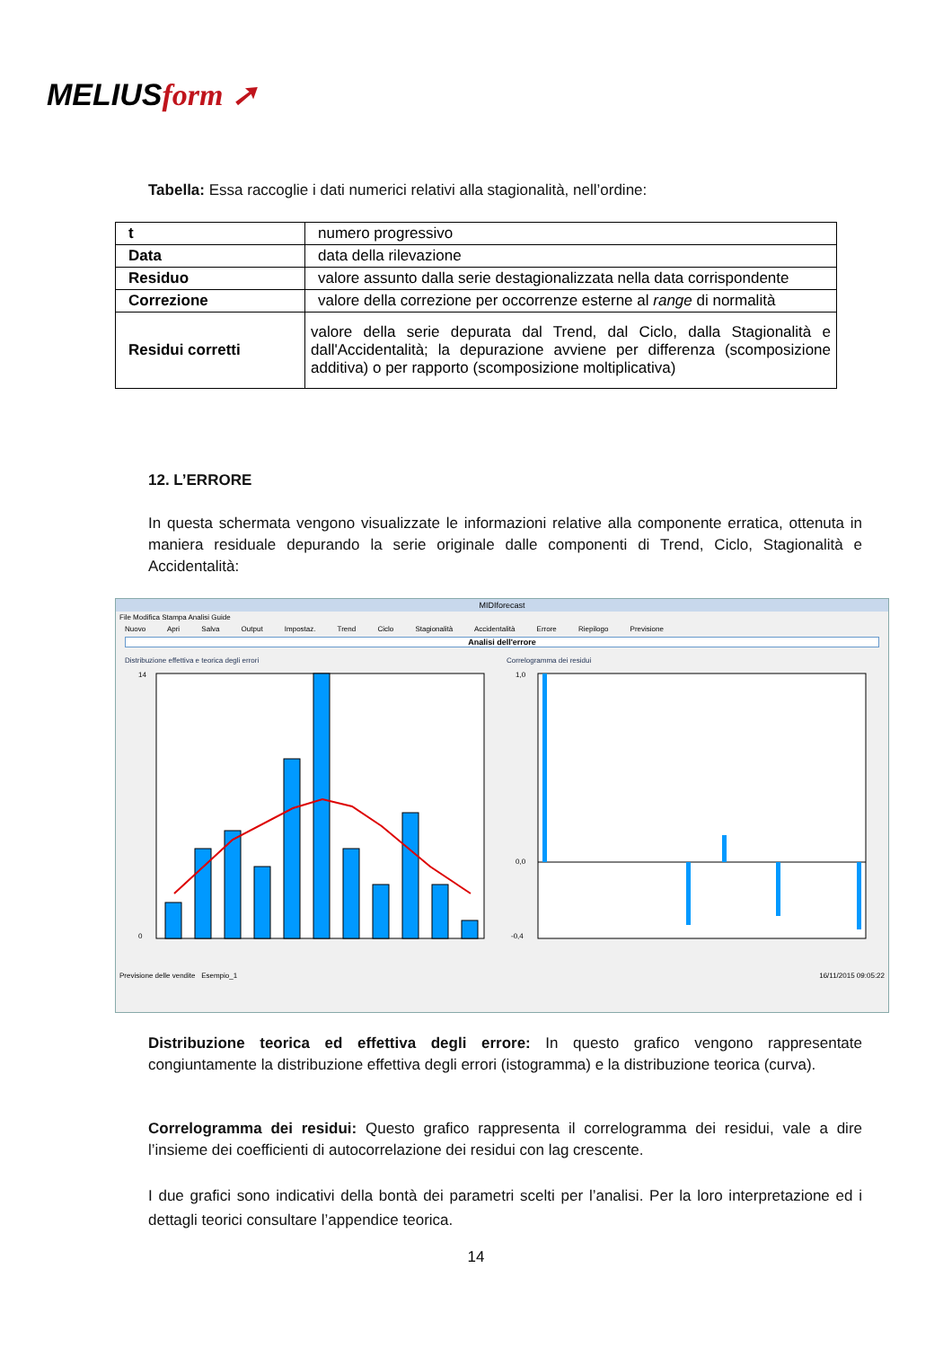MELIUSform ➚
Tabella: Essa raccoglie i dati numerici relativi alla stagionalità, nell’ordine:
| t | numero progressivo |
| Data | data della rilevazione |
| Residuo | valore assunto dalla serie destagionalizzata nella data corrispondente |
| Correzione | valore della correzione per occorrenze esterne al range di normalità |
| Residui corretti | valore della serie depurata dal Trend, dal Ciclo, dalla Stagionalità e dall'Accidentalità; la depurazione avviene per differenza (scomposizione additiva) o per rapporto (scomposizione moltiplicativa) |
12. L’ERRORE
In questa schermata vengono visualizzate le informazioni relative alla componente erratica, ottenuta in maniera residuale depurando la serie originale dalle componenti di Trend, Ciclo, Stagionalità e Accidentalità:
MIDIforecast
File Modifica Stampa Analisi Guide
Nuovo Apri Salva Output Impostaz. Trend Ciclo Stagionalità Accidentalità Errore Riepilogo Previsione
Analisi dell'errore
Distribuzione effettiva e teorica degli errori
14
0
Correlogramma dei residui
1,0
0,0
-0,4
Previsione delle vendite Esempio_1 16/11/2015 09:05:22
Distribuzione teorica ed effettiva degli errore: In questo grafico vengono rappresentate congiuntamente la distribuzione effettiva degli errori (istogramma) e la distribuzione teorica (curva).
Correlogramma dei residui: Questo grafico rappresenta il correlogramma dei residui, vale a dire l’insieme dei coefficienti di autocorrelazione dei residui con lag crescente.
I due grafici sono indicativi della bontà dei parametri scelti per l’analisi. Per la loro interpretazione ed i dettagli teorici consultare l’appendice teorica.
14